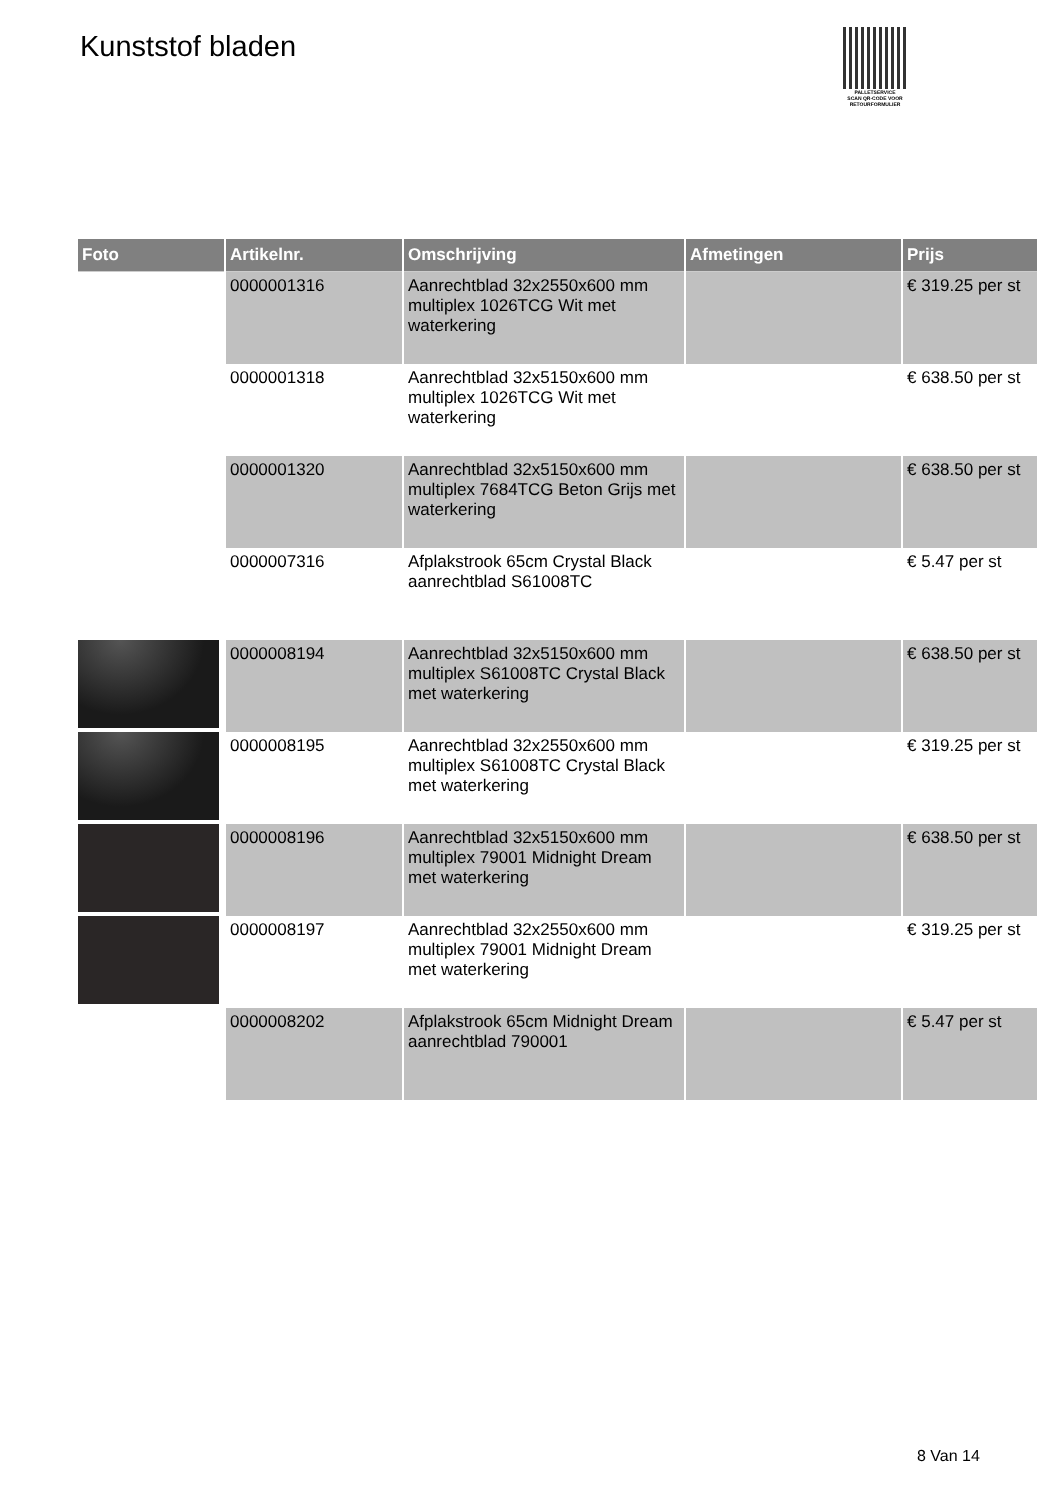Kunststof bladen
PALLETSERVICE
SCAN QR-CODE VOOR RETOURFORMULIER
| Foto | Artikelnr. | Omschrijving | Afmetingen | Prijs |
| --- | --- | --- | --- | --- |
| | 0000001316 | Aanrechtblad 32x2550x600 mm multiplex 1026TCG Wit met waterkering | | € 319.25 per st |
| | 0000001318 | Aanrechtblad 32x5150x600 mm multiplex 1026TCG Wit met waterkering | | € 638.50 per st |
| | 0000001320 | Aanrechtblad 32x5150x600 mm multiplex 7684TCG Beton Grijs met waterkering | | € 638.50 per st |
| | 0000007316 | Afplakstrook 65cm Crystal Black aanrechtblad S61008TC | | € 5.47 per st |
| | 0000008194 | Aanrechtblad 32x5150x600 mm multiplex S61008TC Crystal Black met waterkering | | € 638.50 per st |
| | 0000008195 | Aanrechtblad 32x2550x600 mm multiplex S61008TC Crystal Black met waterkering | | € 319.25 per st |
| | 0000008196 | Aanrechtblad 32x5150x600 mm multiplex 79001 Midnight Dream met waterkering | | € 638.50 per st |
| | 0000008197 | Aanrechtblad 32x2550x600 mm multiplex 79001 Midnight Dream met waterkering | | € 319.25 per st |
| | 0000008202 | Afplakstrook 65cm Midnight Dream aanrechtblad 790001 | | € 5.47 per st |
8 Van 14